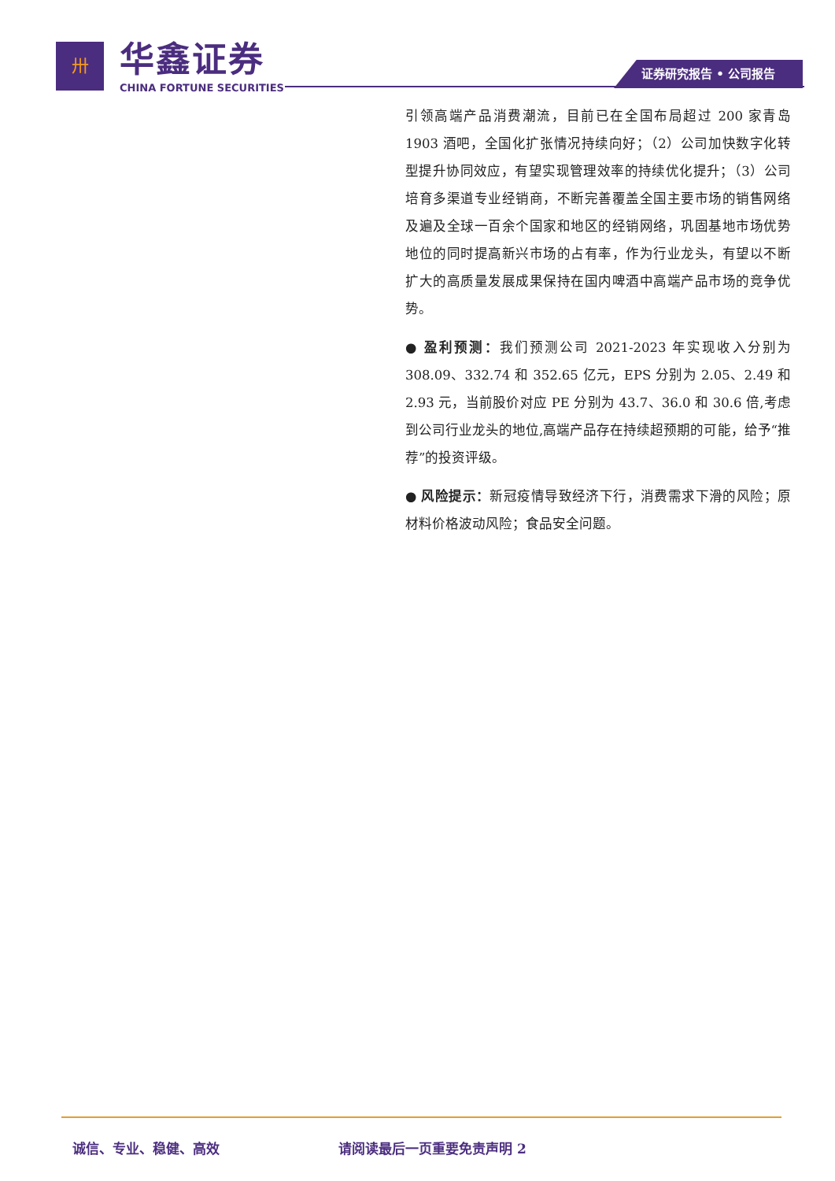卅
华鑫证券
CHINA FORTUNE SECURITIES
证券研究报告 • 公司报告
引领高端产品消费潮流，目前已在全国布局超过 200 家青岛 1903 酒吧，全国化扩张情况持续向好；（2）公司加快数字化转型提升协同效应，有望实现管理效率的持续优化提升；（3）公司培育多渠道专业经销商，不断完善覆盖全国主要市场的销售网络及遍及全球一百余个国家和地区的经销网络，巩固基地市场优势地位的同时提高新兴市场的占有率，作为行业龙头，有望以不断扩大的高质量发展成果保持在国内啤酒中高端产品市场的竞争优势。
● 盈利预测：我们预测公司 2021-2023 年实现收入分别为 308.09、332.74 和 352.65 亿元，EPS 分别为 2.05、2.49 和 2.93 元，当前股价对应 PE 分别为 43.7、36.0 和 30.6 倍,考虑到公司行业龙头的地位,高端产品存在持续超预期的可能，给予“推荐”的投资评级。
● 风险提示：新冠疫情导致经济下行，消费需求下滑的风险；原材料价格波动风险；食品安全问题。
诚信、专业、稳健、高效 请阅读最后一页重要免责声明 2